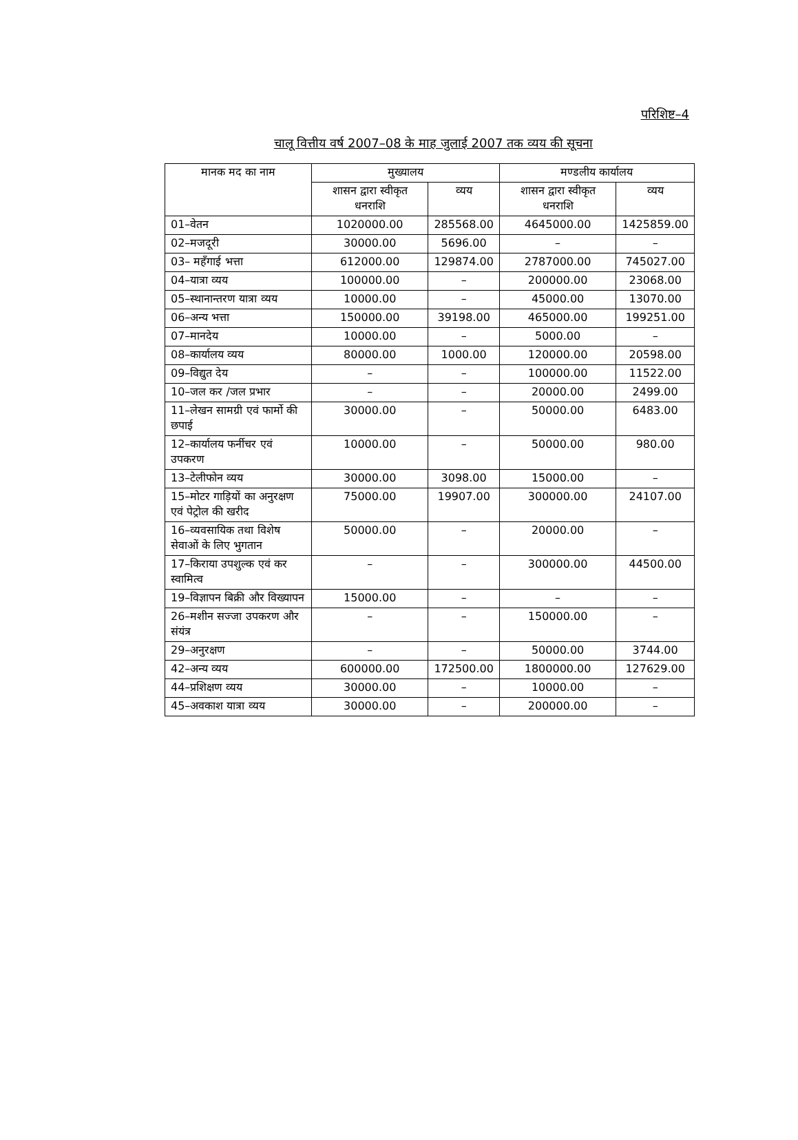परिशिष्ट–4
चालू वित्तीय वर्ष 2007–08 के माह जुलाई 2007 तक व्यय की सूचना
| मानक मद का नाम | मुख्यालय | | मण्डलीय कार्यालय | |
| --- | --- | --- | --- | --- |
| | शासन द्वारा स्वीकृत धनराशि | व्यय | शासन द्वारा स्वीकृत धनराशि | व्यय |
| 01–वेतन | 1020000.00 | 285568.00 | 4645000.00 | 1425859.00 |
| 02–मजदूरी | 30000.00 | 5696.00 | – | – |
| 03– महँगाई भत्ता | 612000.00 | 129874.00 | 2787000.00 | 745027.00 |
| 04–यात्रा व्यय | 100000.00 | – | 200000.00 | 23068.00 |
| 05–स्थानान्तरण यात्रा व्यय | 10000.00 | – | 45000.00 | 13070.00 |
| 06–अन्य भत्ता | 150000.00 | 39198.00 | 465000.00 | 199251.00 |
| 07–मानदेय | 10000.00 | – | 5000.00 | – |
| 08–कार्यालय व्यय | 80000.00 | 1000.00 | 120000.00 | 20598.00 |
| 09–विद्युत देय | – | – | 100000.00 | 11522.00 |
| 10–जल कर /जल प्रभार | – | – | 20000.00 | 2499.00 |
| 11–लेखन सामग्री एवं फार्मो की छपाई | 30000.00 | – | 50000.00 | 6483.00 |
| 12–कार्यालय फर्नीचर एवं उपकरण | 10000.00 | – | 50000.00 | 980.00 |
| 13–टेलीफोन व्यय | 30000.00 | 3098.00 | 15000.00 | – |
| 15–मोटर गाड़ियों का अनुरक्षण एवं पेट्रोल की खरीद | 75000.00 | 19907.00 | 300000.00 | 24107.00 |
| 16–व्यवसायिक तथा विशेष सेवाओं के लिए भुगतान | 50000.00 | – | 20000.00 | – |
| 17–किराया उपशुल्क एवं कर स्वामित्व | – | – | 300000.00 | 44500.00 |
| 19–विज्ञापन बिक्री और विख्यापन | 15000.00 | – | – | – |
| 26–मशीन सज्जा उपकरण और संयंत्र | – | – | 150000.00 | – |
| 29–अनुरक्षण | – | – | 50000.00 | 3744.00 |
| 42–अन्य व्यय | 600000.00 | 172500.00 | 1800000.00 | 127629.00 |
| 44–प्रशिक्षण व्यय | 30000.00 | – | 10000.00 | – |
| 45–अवकाश यात्रा व्यय | 30000.00 | – | 200000.00 | – |